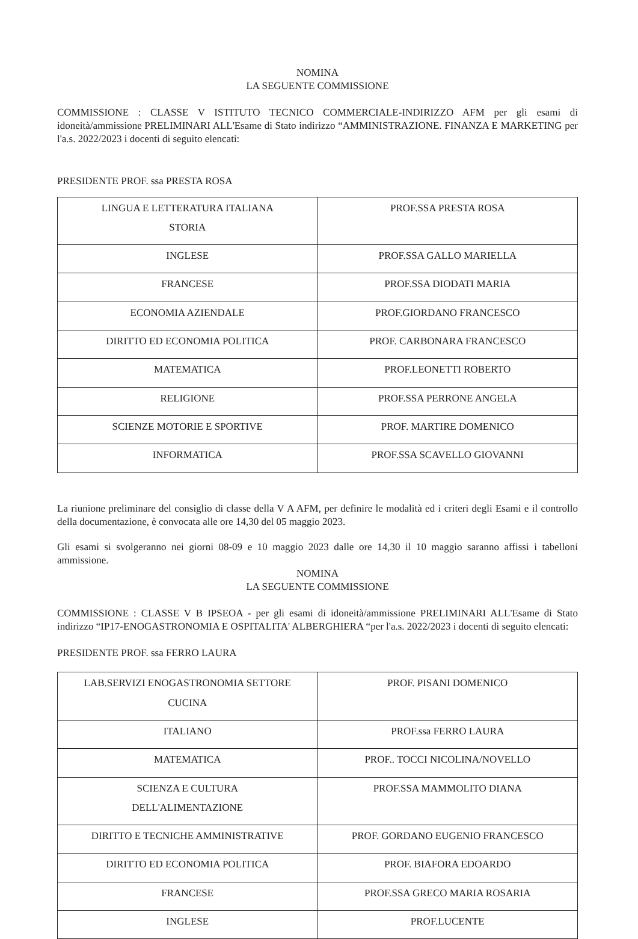NOMINA
LA SEGUENTE COMMISSIONE
COMMISSIONE : CLASSE V ISTITUTO TECNICO COMMERCIALE-INDIRIZZO AFM per gli esami di idoneità/ammissione PRELIMINARI ALL'Esame di Stato indirizzo “AMMINISTRAZIONE. FINANZA E MARKETING per l'a.s. 2022/2023 i docenti di seguito elencati:
PRESIDENTE PROF. ssa PRESTA ROSA
| LINGUA E LETTERATURA ITALIANA STORIA | PROF.SSA PRESTA ROSA |
| INGLESE | PROF.SSA GALLO MARIELLA |
| FRANCESE | PROF.SSA DIODATI MARIA |
| ECONOMIA AZIENDALE | PROF.GIORDANO FRANCESCO |
| DIRITTO ED ECONOMIA POLITICA | PROF. CARBONARA FRANCESCO |
| MATEMATICA | PROF.LEONETTI ROBERTO |
| RELIGIONE | PROF.SSA PERRONE ANGELA |
| SCIENZE MOTORIE E SPORTIVE | PROF. MARTIRE DOMENICO |
| INFORMATICA | PROF.SSA SCAVELLO GIOVANNI |
La riunione preliminare del consiglio di classe della V A AFM, per definire le modalità ed i criteri degli Esami e il controllo della documentazione, è convocata alle ore 14,30 del 05 maggio 2023.
Gli esami si svolgeranno nei giorni 08-09 e 10 maggio 2023 dalle ore 14,30 il 10 maggio saranno affissi i tabelloni ammissione.
NOMINA
LA SEGUENTE COMMISSIONE
COMMISSIONE : CLASSE V B IPSEOA - per gli esami di idoneità/ammissione PRELIMINARI ALL'Esame di Stato indirizzo “IP17-ENOGASTRONOMIA E OSPITALITA' ALBERGHIERA “per l'a.s. 2022/2023 i docenti di seguito elencati:
PRESIDENTE PROF. ssa FERRO LAURA
| LAB.SERVIZI ENOGASTRONOMIA SETTORE CUCINA | PROF. PISANI DOMENICO |
| ITALIANO | PROF.ssa FERRO LAURA |
| MATEMATICA | PROF.. TOCCI NICOLINA/NOVELLO |
| SCIENZA E CULTURA DELL'ALIMENTAZIONE | PROF.SSA MAMMOLITO DIANA |
| DIRITTO E TECNICHE AMMINISTRATIVE | PROF. GORDANO EUGENIO FRANCESCO |
| DIRITTO ED ECONOMIA POLITICA | PROF. BIAFORA EDOARDO |
| FRANCESE | PROF.SSA GRECO MARIA ROSARIA |
| INGLESE | PROF.LUCENTE |